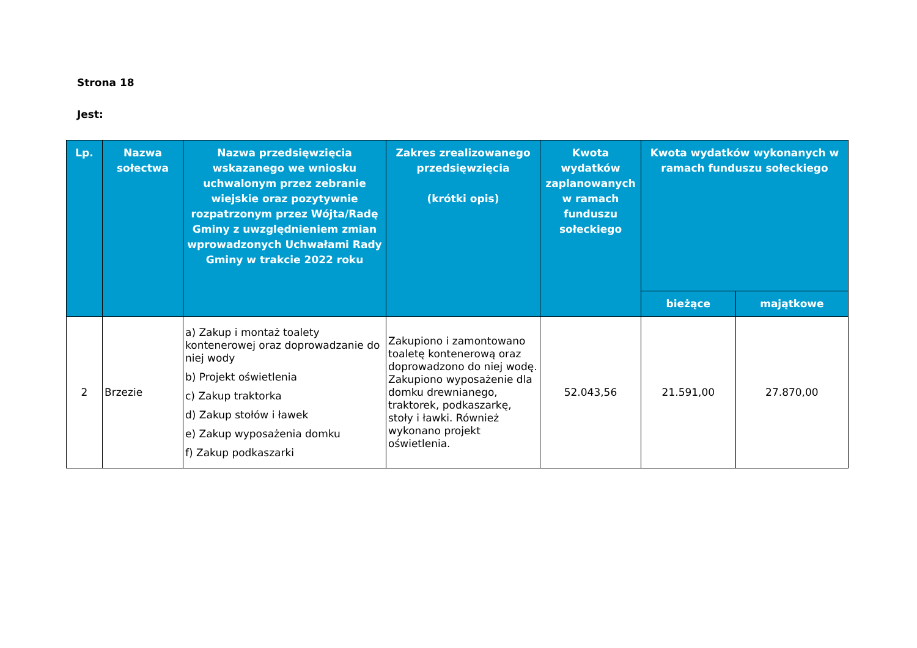Strona 18
Jest:
| Lp. | Nazwa sołectwa | Nazwa przedsięwzięcia wskazanego we wniosku uchwalonym przez zebranie wiejskie oraz pozytywnie rozpatrzonym przez Wójta/Radę Gminy z uwzględnieniem zmian wprowadzonych Uchwałami Rady Gminy w trakcie 2022 roku | Zakres zrealizowanego przedsięwzięcia (krótki opis) | Kwota wydatków zaplanowanych w ramach funduszu sołeckiego | Kwota wydatków wykonanych w ramach funduszu sołeckiego | |
| --- | --- | --- | --- | --- | --- | --- |
| | | | | | bieżące | majątkowe |
| 2 | Brzezie | a) Zakup i montaż toalety kontenerowej oraz doprowadzanie do niej wody b) Projekt oświetlenia c) Zakup traktorka d) Zakup stołów i ławek e) Zakup wyposażenia domku f) Zakup podkaszarki | Zakupiono i zamontowano toaletę kontenerową oraz doprowadzono do niej wodę. Zakupiono wyposażenie dla domku drewnianego, traktorek, podkaszarkę, stoły i ławki. Również wykonano projekt oświetlenia. | 52.043,56 | 21.591,00 | 27.870,00 |